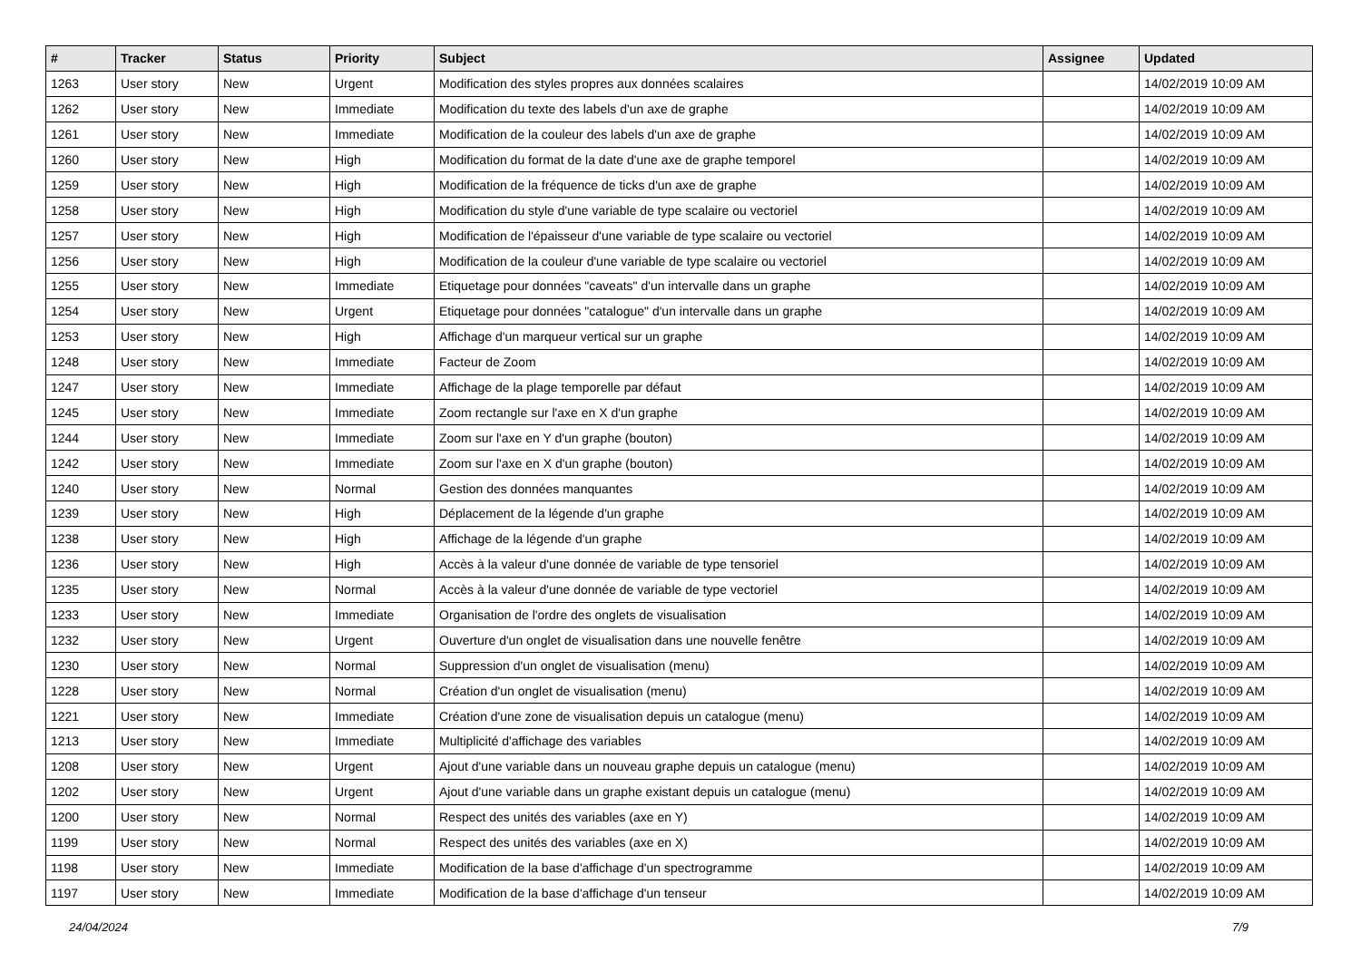| # | Tracker | Status | Priority | Subject | Assignee | Updated |
| --- | --- | --- | --- | --- | --- | --- |
| 1263 | User story | New | Urgent | Modification des styles propres aux données scalaires | | 14/02/2019 10:09 AM |
| 1262 | User story | New | Immediate | Modification du texte des labels d'un axe de graphe | | 14/02/2019 10:09 AM |
| 1261 | User story | New | Immediate | Modification de la couleur des labels d'un axe de graphe | | 14/02/2019 10:09 AM |
| 1260 | User story | New | High | Modification du format de la date d'une axe de graphe temporel | | 14/02/2019 10:09 AM |
| 1259 | User story | New | High | Modification de la fréquence de ticks d'un axe de graphe | | 14/02/2019 10:09 AM |
| 1258 | User story | New | High | Modification du style d'une variable de type scalaire ou vectoriel | | 14/02/2019 10:09 AM |
| 1257 | User story | New | High | Modification de l'épaisseur d'une variable de type scalaire ou vectoriel | | 14/02/2019 10:09 AM |
| 1256 | User story | New | High | Modification de la couleur d'une variable de type scalaire ou vectoriel | | 14/02/2019 10:09 AM |
| 1255 | User story | New | Immediate | Etiquetage pour données "caveats" d'un intervalle dans un graphe | | 14/02/2019 10:09 AM |
| 1254 | User story | New | Urgent | Etiquetage pour données "catalogue" d'un intervalle dans un graphe | | 14/02/2019 10:09 AM |
| 1253 | User story | New | High | Affichage d'un marqueur vertical sur un graphe | | 14/02/2019 10:09 AM |
| 1248 | User story | New | Immediate | Facteur de Zoom | | 14/02/2019 10:09 AM |
| 1247 | User story | New | Immediate | Affichage de la plage temporelle par défaut | | 14/02/2019 10:09 AM |
| 1245 | User story | New | Immediate | Zoom rectangle sur l'axe en X d'un graphe | | 14/02/2019 10:09 AM |
| 1244 | User story | New | Immediate | Zoom sur l'axe en Y d'un graphe (bouton) | | 14/02/2019 10:09 AM |
| 1242 | User story | New | Immediate | Zoom sur l'axe en X d'un graphe (bouton) | | 14/02/2019 10:09 AM |
| 1240 | User story | New | Normal | Gestion des données manquantes | | 14/02/2019 10:09 AM |
| 1239 | User story | New | High | Déplacement de la légende d'un graphe | | 14/02/2019 10:09 AM |
| 1238 | User story | New | High | Affichage de la légende d'un graphe | | 14/02/2019 10:09 AM |
| 1236 | User story | New | High | Accès à la valeur d'une donnée de variable de type tensoriel | | 14/02/2019 10:09 AM |
| 1235 | User story | New | Normal | Accès à la valeur d'une donnée de variable de type vectoriel | | 14/02/2019 10:09 AM |
| 1233 | User story | New | Immediate | Organisation de l'ordre des onglets de visualisation | | 14/02/2019 10:09 AM |
| 1232 | User story | New | Urgent | Ouverture d'un onglet de visualisation dans une nouvelle fenêtre | | 14/02/2019 10:09 AM |
| 1230 | User story | New | Normal | Suppression d'un onglet de visualisation (menu) | | 14/02/2019 10:09 AM |
| 1228 | User story | New | Normal | Création d'un onglet de visualisation (menu) | | 14/02/2019 10:09 AM |
| 1221 | User story | New | Immediate | Création d'une zone de visualisation depuis un catalogue (menu) | | 14/02/2019 10:09 AM |
| 1213 | User story | New | Immediate | Multiplicité d'affichage des variables | | 14/02/2019 10:09 AM |
| 1208 | User story | New | Urgent | Ajout d'une variable dans un nouveau graphe depuis un catalogue (menu) | | 14/02/2019 10:09 AM |
| 1202 | User story | New | Urgent | Ajout d'une variable dans un graphe existant depuis un catalogue (menu) | | 14/02/2019 10:09 AM |
| 1200 | User story | New | Normal | Respect des unités des variables (axe en Y) | | 14/02/2019 10:09 AM |
| 1199 | User story | New | Normal | Respect des unités des variables (axe en X) | | 14/02/2019 10:09 AM |
| 1198 | User story | New | Immediate | Modification de la base d'affichage d'un spectrogramme | | 14/02/2019 10:09 AM |
| 1197 | User story | New | Immediate | Modification de la base d'affichage d'un tenseur | | 14/02/2019 10:09 AM |
24/04/2024 7/9